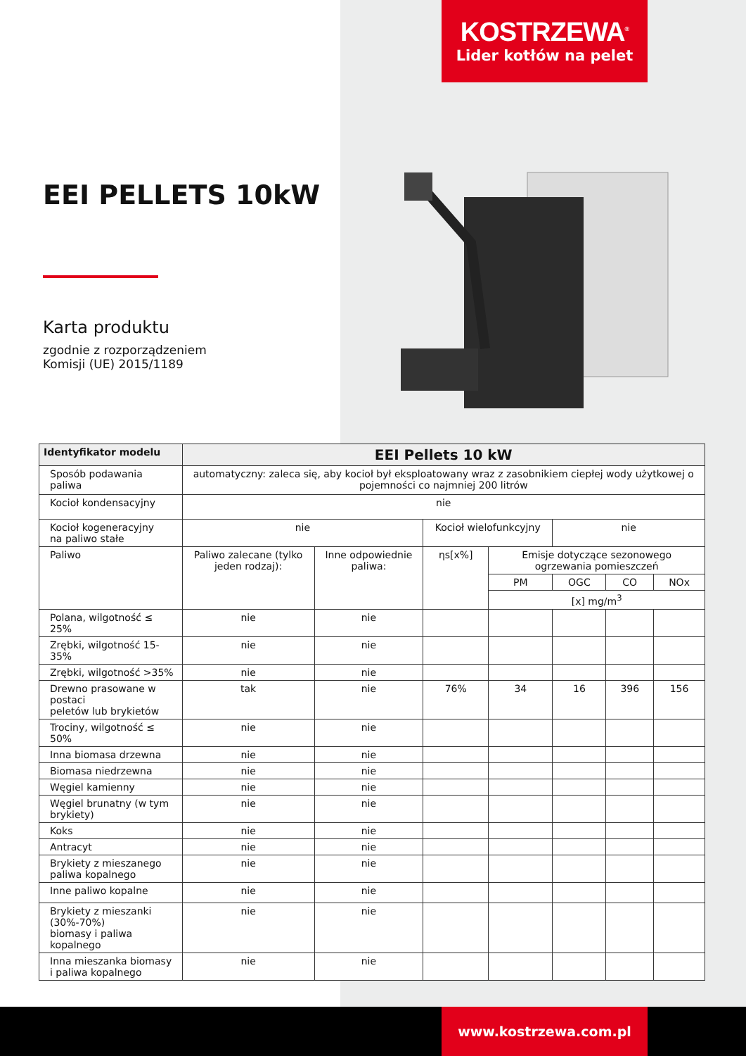KOSTRZEWA<sup>®</sup>
Lider kotłów na pelet
EEI PELLETS 10kW
Karta produktu
zgodnie z rozporządzeniem
Komisji (UE) 2015/1189
| Identyfikator modelu | EEI Pellets 10 kW | | | | | | |
| --- | --- | --- | --- | --- | --- | --- | --- |
| Sposób podawania paliwa | automatyczny: zaleca się, aby kocioł był eksploatowany wraz z zasobnikiem ciepłej wody użytkowej o pojemności co najmniej 200 litrów | | | | | | |
| Kocioł kondensacyjny | nie | | | | | | |
| Kocioł kogeneracyjny na paliwo stałe | nie | | Kocioł wielofunkcyjny | | nie | | |
| Paliwo | Paliwo zalecane (tylko jeden rodzaj): | Inne odpowiednie paliwa: | ηs[x%] | Emisje dotyczące sezonowego ogrzewania pomieszczeń | | | |
| | | | | PM | OGC | CO | NOx |
| | | | | [x] mg/m<sup>3</sup> | | | |
| Polana, wilgotność ≤ 25% | nie | nie | | | | | |
| Zrębki, wilgotność 15-35% | nie | nie | | | | | |
| Zrębki, wilgotność >35% | nie | nie | | | | | |
| Drewno prasowane w postaci peletów lub brykietów | tak | nie | 76% | 34 | 16 | 396 | 156 |
| Trociny, wilgotność ≤ 50% | nie | nie | | | | | |
| Inna biomasa drzewna | nie | nie | | | | | |
| Biomasa niedrzewna | nie | nie | | | | | |
| Węgiel kamienny | nie | nie | | | | | |
| Węgiel brunatny (w tym brykiety) | nie | nie | | | | | |
| Koks | nie | nie | | | | | |
| Antracyt | nie | nie | | | | | |
| Brykiety z mieszanego paliwa kopalnego | nie | nie | | | | | |
| Inne paliwo kopalne | nie | nie | | | | | |
| Brykiety z mieszanki (30%-70%) biomasy i paliwa kopalnego | nie | nie | | | | | |
| Inna mieszanka biomasy i paliwa kopalnego | nie | nie | | | | | |
www.kostrzewa.com.pl